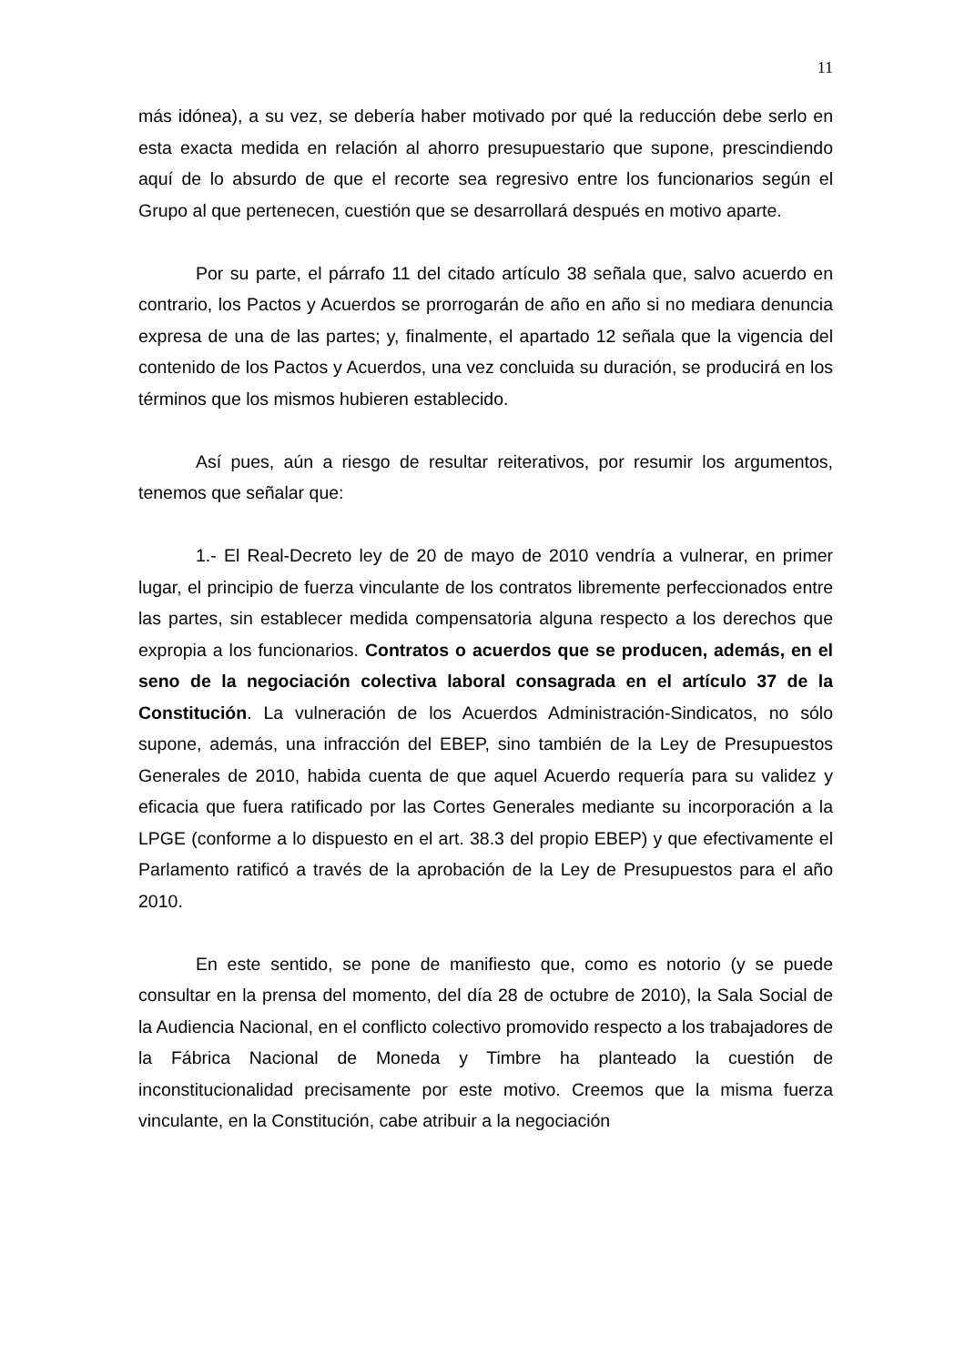11
más idónea), a su vez, se debería haber motivado por qué la reducción debe serlo en esta exacta medida en relación al ahorro presupuestario que supone, prescindiendo aquí de lo absurdo de que el recorte sea regresivo entre los funcionarios según el Grupo al que pertenecen, cuestión que se desarrollará después en motivo aparte.
Por su parte, el párrafo 11 del citado artículo 38 señala que, salvo acuerdo en contrario, los Pactos y Acuerdos se prorrogarán de año en año si no mediara denuncia expresa de una de las partes; y, finalmente, el apartado 12 señala que la vigencia del contenido de los Pactos y Acuerdos, una vez concluida su duración, se producirá en los términos que los mismos hubieren establecido.
Así pues, aún a riesgo de resultar reiterativos, por resumir los argumentos, tenemos que señalar que:
1.- El Real-Decreto ley de 20 de mayo de 2010 vendría a vulnerar, en primer lugar, el principio de fuerza vinculante de los contratos libremente perfeccionados entre las partes, sin establecer medida compensatoria alguna respecto a los derechos que expropia a los funcionarios. Contratos o acuerdos que se producen, además, en el seno de la negociación colectiva laboral consagrada en el artículo 37 de la Constitución. La vulneración de los Acuerdos Administración-Sindicatos, no sólo supone, además, una infracción del EBEP, sino también de la Ley de Presupuestos Generales de 2010, habida cuenta de que aquel Acuerdo requería para su validez y eficacia que fuera ratificado por las Cortes Generales mediante su incorporación a la LPGE (conforme a lo dispuesto en el art. 38.3 del propio EBEP) y que efectivamente el Parlamento ratificó a través de la aprobación de la Ley de Presupuestos para el año 2010.
En este sentido, se pone de manifiesto que, como es notorio (y se puede consultar en la prensa del momento, del día 28 de octubre de 2010), la Sala Social de la Audiencia Nacional, en el conflicto colectivo promovido respecto a los trabajadores de la Fábrica Nacional de Moneda y Timbre ha planteado la cuestión de inconstitucionalidad precisamente por este motivo. Creemos que la misma fuerza vinculante, en la Constitución, cabe atribuir a la negociación